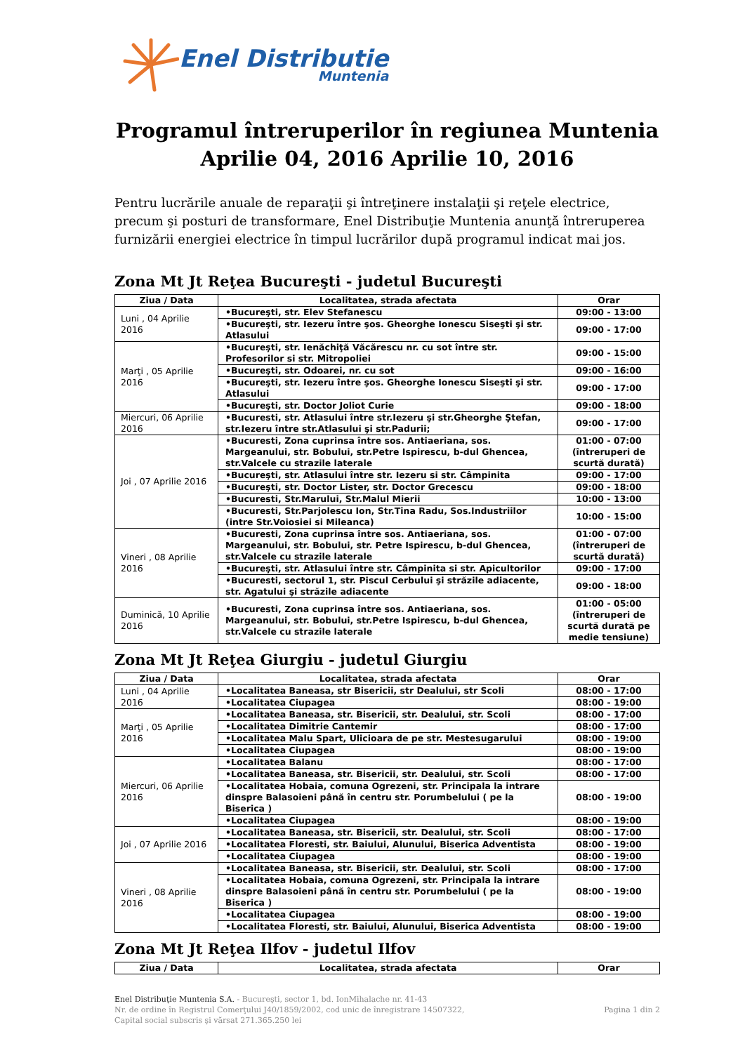Enel Distributie
Muntenia
Programul întreruperilor în regiunea Muntenia
Aprilie 04, 2016 Aprilie 10, 2016
Pentru lucrările anuale de reparaţii şi întreţinere instalaţii şi reţele electrice, precum şi posturi de transformare, Enel Distribuţie Muntenia anunţă întreruperea furnizării energiei electrice în timpul lucrărilor după programul indicat mai jos.
Zona Mt Jt Reţea Bucureşti - judetul Bucureşti
| Ziua / Data | Localitatea, strada afectata | Orar |
| --- | --- | --- |
| Luni , 04 Aprilie 2016 | •Bucureşti, str. Elev Stefanescu | 09:00 - 13:00 |
| | •Bucureşti, str. Iezeru între şos. Gheorghe Ionescu Siseşti şi str. Atlasului | 09:00 - 17:00 |
| Marţi , 05 Aprilie 2016 | •Bucureşti, str. Ienăchiţă Văcărescu nr. cu sot între str. Profesorilor si str. Mitropoliei | 09:00 - 15:00 |
| | •Bucureşti, str. Odoarei, nr. cu sot | 09:00 - 16:00 |
| | •Bucureşti, str. Iezeru între şos. Gheorghe Ionescu Siseşti şi str. Atlasului | 09:00 - 17:00 |
| | •Bucureşti, str. Doctor Joliot Curie | 09:00 - 18:00 |
| Miercuri, 06 Aprilie 2016 | •Bucuresti, str. Atlasului între str.Iezeru şi str.Gheorghe Ştefan, str.Iezeru între str.Atlasului şi str.Padurii; | 09:00 - 17:00 |
| Joi , 07 Aprilie 2016 | •Bucuresti, Zona cuprinsa între sos. Antiaeriana, sos. Margeanului, str. Bobului, str.Petre Ispirescu, b-dul Ghencea, str.Valcele cu strazile laterale | 01:00 - 07:00 (întreruperi de scurtă durată) |
| | •Bucureşti, str. Atlasului între str. Iezeru si str. Câmpinita | 09:00 - 17:00 |
| | •Bucureşti, str. Doctor Lister, str. Doctor Grecescu | 09:00 - 18:00 |
| | •Bucuresti, Str.Marului, Str.Malul Mierii | 10:00 - 13:00 |
| | •Bucuresti, Str.Parjolescu Ion, Str.Tina Radu, Sos.Industriilor (intre Str.Voiosiei si Mileanca) | 10:00 - 15:00 |
| Vineri , 08 Aprilie 2016 | •Bucuresti, Zona cuprinsa între sos. Antiaeriana, sos. Margeanului, str. Bobului, str. Petre Ispirescu, b-dul Ghencea, str.Valcele cu strazile laterale | 01:00 - 07:00 (întreruperi de scurtă durată) |
| | •Bucureşti, str. Atlasului între str. Câmpinita si str. Apicultorilor | 09:00 - 17:00 |
| | •Bucuresti, sectorul 1, str. Piscul Cerbului şi străzile adiacente, str. Agatului şi străzile adiacente | 09:00 - 18:00 |
| Duminică, 10 Aprilie 2016 | •Bucuresti, Zona cuprinsa între sos. Antiaeriana, sos. Margeanului, str. Bobului, str.Petre Ispirescu, b-dul Ghencea, str.Valcele cu strazile laterale | 01:00 - 05:00 (întreruperi de scurtă durată pe medie tensiune) |
Zona Mt Jt Reţea Giurgiu - judetul Giurgiu
| Ziua / Data | Localitatea, strada afectata | Orar |
| --- | --- | --- |
| Luni , 04 Aprilie 2016 | •Localitatea Baneasa, str Bisericii, str Dealului, str Scoli | 08:00 - 17:00 |
| | •Localitatea Ciupagea | 08:00 - 19:00 |
| Marţi , 05 Aprilie 2016 | •Localitatea Baneasa, str. Bisericii, str. Dealului, str. Scoli | 08:00 - 17:00 |
| | •Localitatea Dimitrie Cantemir | 08:00 - 17:00 |
| | •Localitatea Malu Spart, Ulicioara de pe str. Mestesugarului | 08:00 - 19:00 |
| | •Localitatea Ciupagea | 08:00 - 19:00 |
| Miercuri, 06 Aprilie 2016 | •Localitatea Balanu | 08:00 - 17:00 |
| | •Localitatea Baneasa, str. Bisericii, str. Dealului, str. Scoli | 08:00 - 17:00 |
| | •Localitatea Hobaia, comuna Ogrezeni, str. Principala la intrare dinspre Balasoieni până în centru str. Porumbelului ( pe la Biserica ) | 08:00 - 19:00 |
| | •Localitatea Ciupagea | 08:00 - 19:00 |
| Joi , 07 Aprilie 2016 | •Localitatea Baneasa, str. Bisericii, str. Dealului, str. Scoli | 08:00 - 17:00 |
| | •Localitatea Floresti, str. Baiului, Alunului, Biserica Adventista | 08:00 - 19:00 |
| | •Localitatea Ciupagea | 08:00 - 19:00 |
| Vineri , 08 Aprilie 2016 | •Localitatea Baneasa, str. Bisericii, str. Dealului, str. Scoli | 08:00 - 17:00 |
| | •Localitatea Hobaia, comuna Ogrezeni, str. Principala la intrare dinspre Balasoieni până în centru str. Porumbelului ( pe la Biserica ) | 08:00 - 19:00 |
| | •Localitatea Ciupagea | 08:00 - 19:00 |
| | •Localitatea Floresti, str. Baiului, Alunului, Biserica Adventista | 08:00 - 19:00 |
Zona Mt Jt Reţea Ilfov - judetul Ilfov
| Ziua / Data | Localitatea, strada afectata | Orar |
| --- | --- | --- |
Enel Distribuţie Muntenia S.A. - Bucureşti, sector 1, bd. IonMihalache nr. 41-43
Nr. de ordine în Registrul Comerţului J40/1859/2002, cod unic de înregistrare 14507322,
Capital social subscris şi vărsat 271.365.250 lei
Pagina 1 din 2